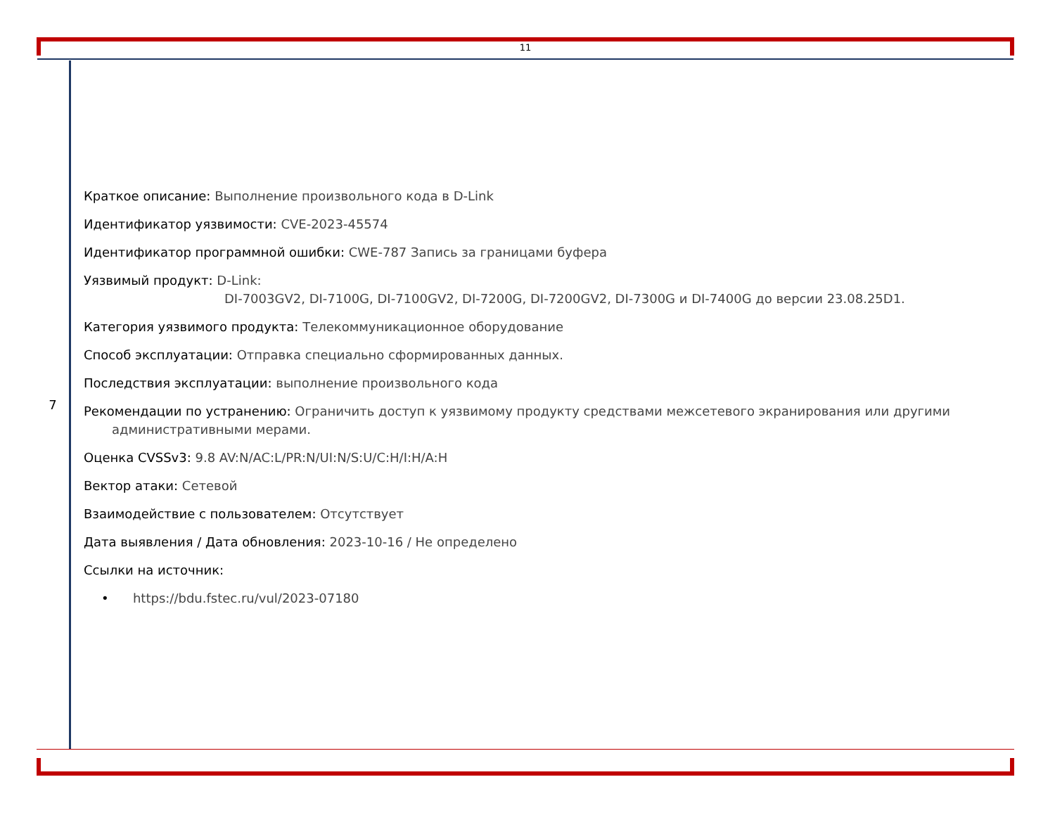11
| 7 | Краткое описание: Выполнение произвольного кода в D-Link Идентификатор уязвимости: CVE-2023-45574 Идентификатор программной ошибки: CWE-787 Запись за границами буфера Уязвимый продукт: D-Link: DI-7003GV2, DI-7100G, DI-7100GV2, DI-7200G, DI-7200GV2, DI-7300G и DI-7400G до версии 23.08.25D1. Категория уязвимого продукта: Телекоммуникационное оборудование Способ эксплуатации: Отправка специально сформированных данных. Последствия эксплуатации: выполнение произвольного кода Рекомендации по устранению: Ограничить доступ к уязвимому продукту средствами межсетевого экранирования или другими административными мерами. Оценка CVSSv3: 9.8 AV:N/AC:L/PR:N/UI:N/S:U/C:H/I:H/A:H Вектор атаки: Сетевой Взаимодействие с пользователем: Отсутствует Дата выявления / Дата обновления: 2023-10-16 / Не определено Ссылки на источник: • https://bdu.fstec.ru/vul/2023-07180 |